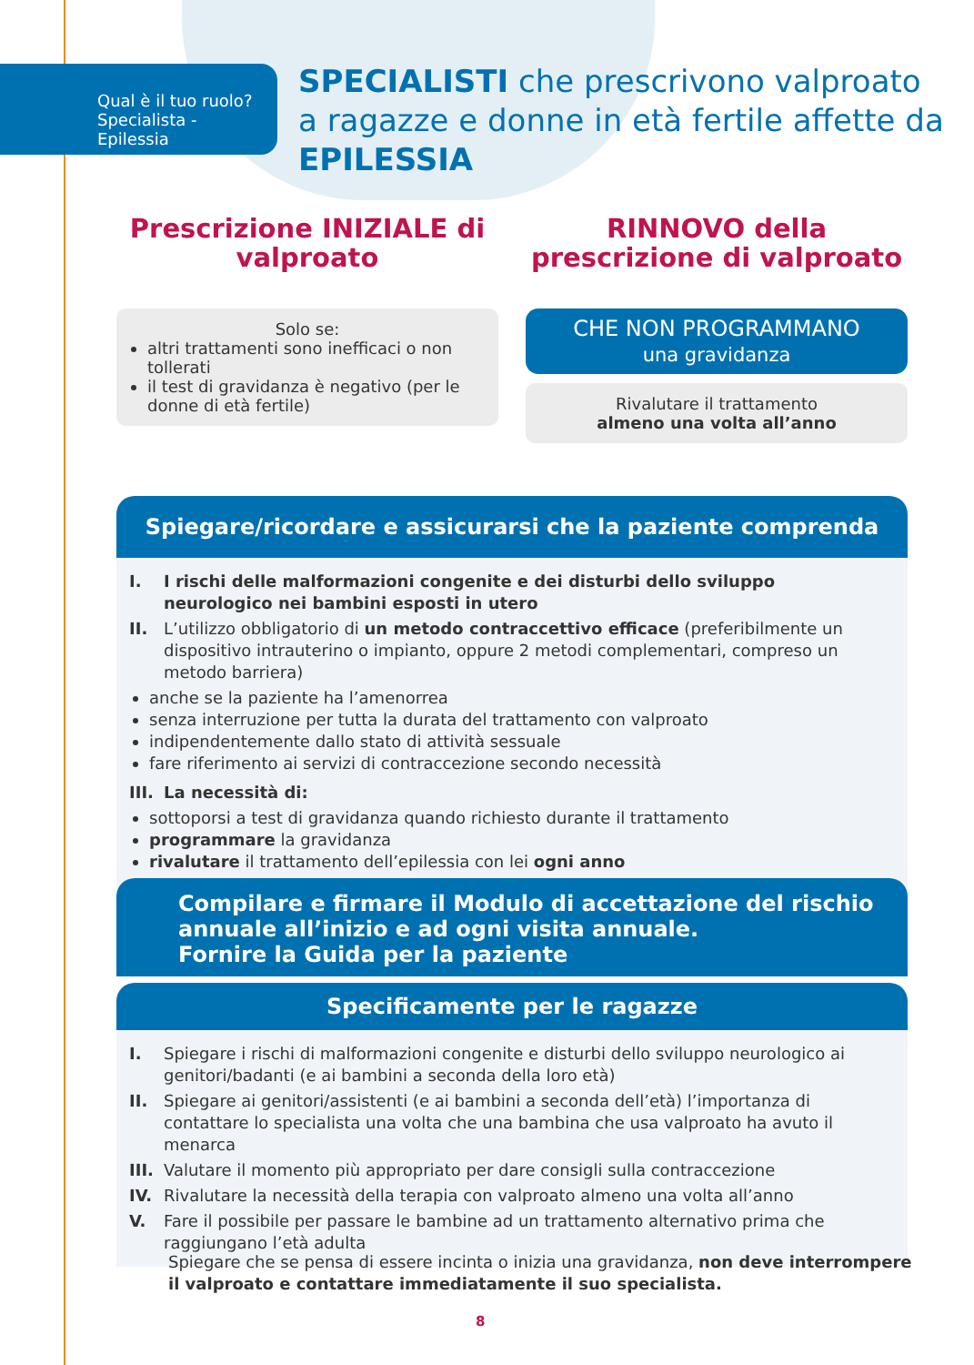Qual è il tuo ruolo?
Specialista - Epilessia
SPECIALISTI che prescrivono valproato
a ragazze e donne in età fertile affette da
EPILESSIA
Prescrizione INIZIALE di valproato
Solo se:
altri trattamenti sono inefficaci o non tollerati
il test di gravidanza è negativo (per le donne di età fertile)
RINNOVO della prescrizione di valproato
CHE NON PROGRAMMANO
una gravidanza
Rivalutare il trattamento
almeno una volta all’anno
Spiegare/ricordare e assicurarsi che la paziente comprenda
I. I rischi delle malformazioni congenite e dei disturbi dello sviluppo neurologico nei bambini esposti in utero
II. L’utilizzo obbligatorio di un metodo contraccettivo efficace (preferibilmente un dispositivo intrauterino o impianto, oppure 2 metodi complementari, compreso un metodo barriera)
anche se la paziente ha l’amenorrea
senza interruzione per tutta la durata del trattamento con valproato
indipendentemente dallo stato di attività sessuale
fare riferimento ai servizi di contraccezione secondo necessità
III. La necessità di:
sottoporsi a test di gravidanza quando richiesto durante il trattamento
programmare la gravidanza
rivalutare il trattamento dell’epilessia con lei ogni anno
Compilare e firmare il Modulo di accettazione del rischio annuale all’inizio e ad ogni visita annuale.
Fornire la Guida per la paziente
Specificamente per le ragazze
I. Spiegare i rischi di malformazioni congenite e disturbi dello sviluppo neurologico ai genitori/badanti (e ai bambini a seconda della loro età)
II. Spiegare ai genitori/assistenti (e ai bambini a seconda dell’età) l’importanza di contattare lo specialista una volta che una bambina che usa valproato ha avuto il menarca
III. Valutare il momento più appropriato per dare consigli sulla contraccezione
IV. Rivalutare la necessità della terapia con valproato almeno una volta all’anno
V. Fare il possibile per passare le bambine ad un trattamento alternativo prima che raggiungano l’età adulta
Spiegare che se pensa di essere incinta o inizia una gravidanza, non deve interrompere il valproato e contattare immediatamente il suo specialista.
8